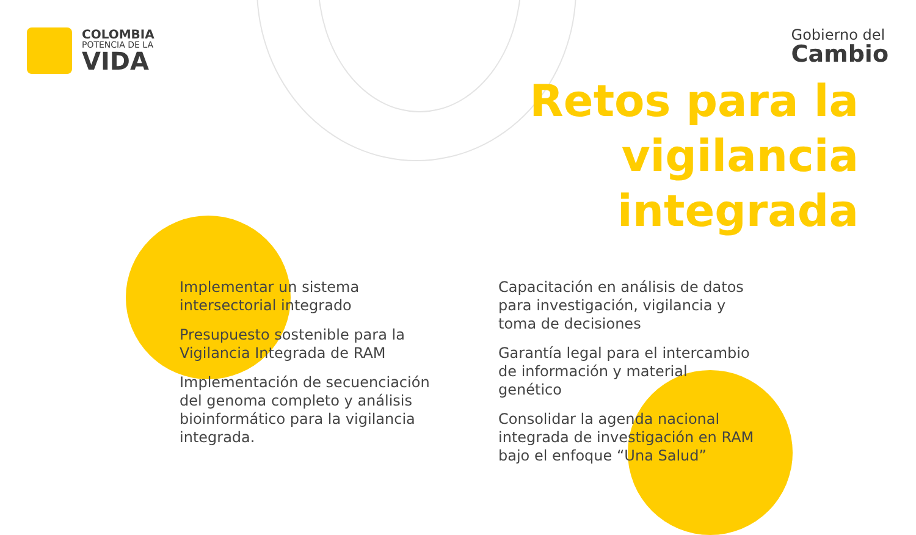COLOMBIA
POTENCIA DE LA
VIDA
Gobierno del
Cambio
Retos para la
vigilancia
integrada
Implementar un sistema intersectorial integrado
Presupuesto sostenible para la Vigilancia Integrada de RAM
Implementación de secuenciación del genoma completo y análisis bioinformático para la vigilancia integrada.
Capacitación en análisis de datos para investigación, vigilancia y toma de decisiones
Garantía legal para el intercambio de información y material genético
Consolidar la agenda nacional integrada de investigación en RAM bajo el enfoque “Una Salud”